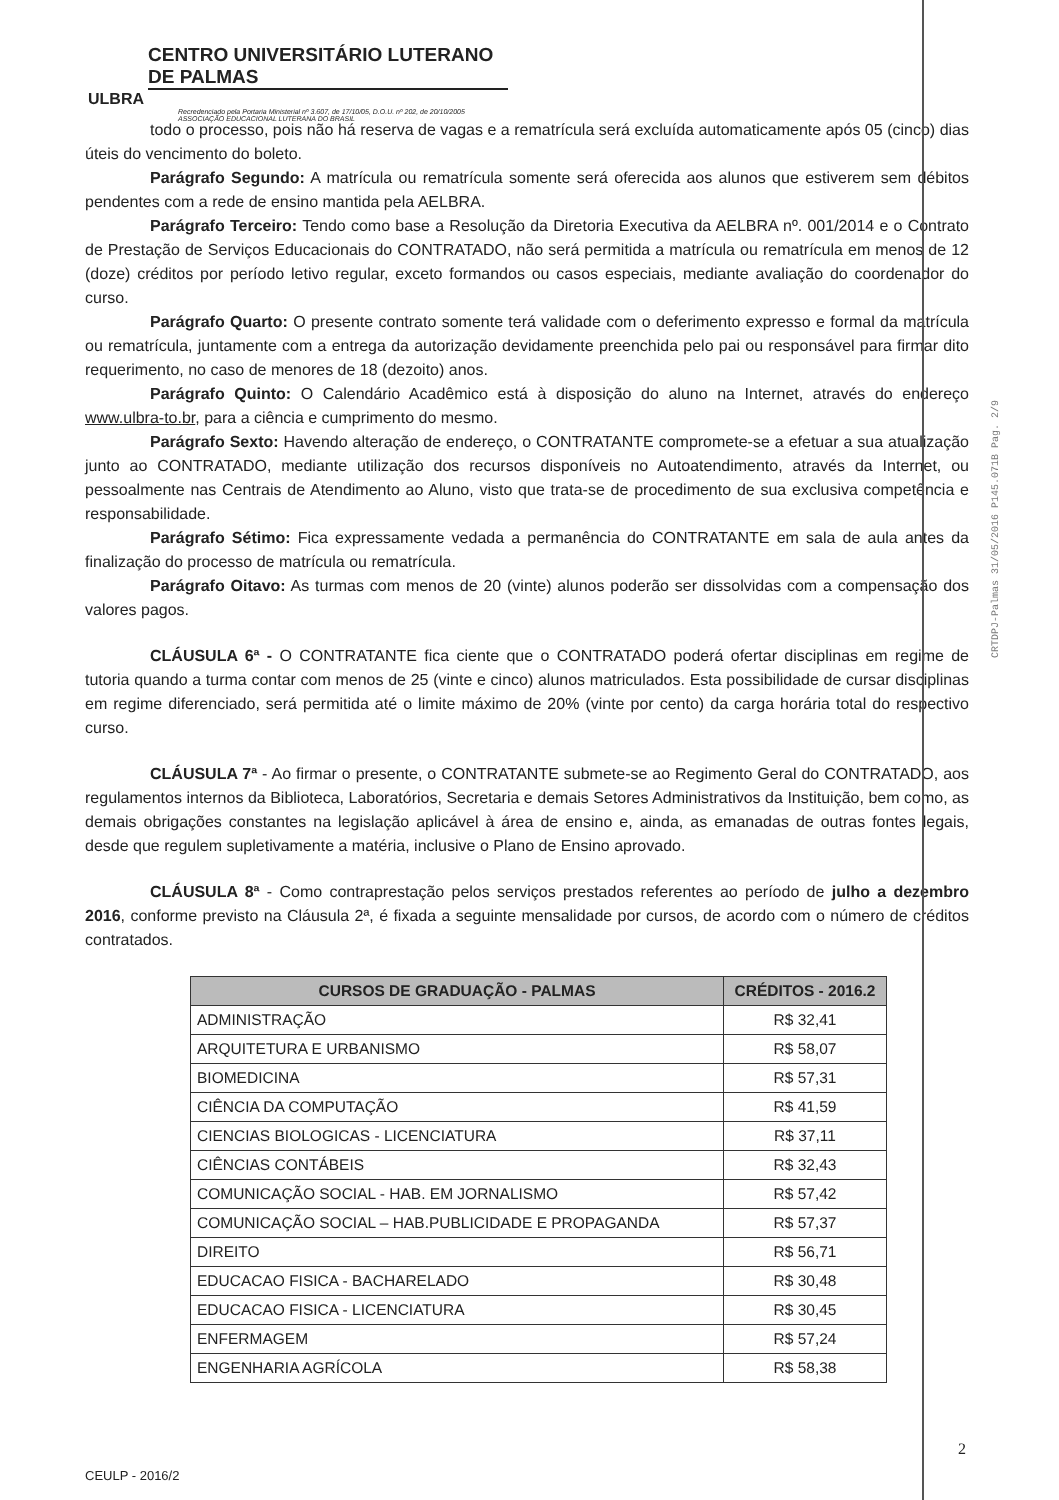CENTRO UNIVERSITÁRIO LUTERANO DE PALMAS
ULBRA
Recredenciado pela Portaria Ministerial nº 3.607, de 17/10/05, D.O.U. nº 202, de 20/10/2005
ASSOCIAÇÃO EDUCACIONAL LUTERANA DO BRASIL
todo o processo, pois não há reserva de vagas e a rematrícula será excluída automaticamente após 05 (cinco) dias úteis do vencimento do boleto.
Parágrafo Segundo: A matrícula ou rematrícula somente será oferecida aos alunos que estiverem sem débitos pendentes com a rede de ensino mantida pela AELBRA.
Parágrafo Terceiro: Tendo como base a Resolução da Diretoria Executiva da AELBRA nº. 001/2014 e o Contrato de Prestação de Serviços Educacionais do CONTRATADO, não será permitida a matrícula ou rematrícula em menos de 12 (doze) créditos por período letivo regular, exceto formandos ou casos especiais, mediante avaliação do coordenador do curso.
Parágrafo Quarto: O presente contrato somente terá validade com o deferimento expresso e formal da matrícula ou rematrícula, juntamente com a entrega da autorização devidamente preenchida pelo pai ou responsável para firmar dito requerimento, no caso de menores de 18 (dezoito) anos.
Parágrafo Quinto: O Calendário Acadêmico está à disposição do aluno na Internet, através do endereço www.ulbra-to.br, para a ciência e cumprimento do mesmo.
Parágrafo Sexto: Havendo alteração de endereço, o CONTRATANTE compromete-se a efetuar a sua atualização junto ao CONTRATADO, mediante utilização dos recursos disponíveis no Autoatendimento, através da Internet, ou pessoalmente nas Centrais de Atendimento ao Aluno, visto que trata-se de procedimento de sua exclusiva competência e responsabilidade.
Parágrafo Sétimo: Fica expressamente vedada a permanência do CONTRATANTE em sala de aula antes da finalização do processo de matrícula ou rematrícula.
Parágrafo Oitavo: As turmas com menos de 20 (vinte) alunos poderão ser dissolvidas com a compensação dos valores pagos.
CLÁUSULA 6ª - O CONTRATANTE fica ciente que o CONTRATADO poderá ofertar disciplinas em regime de tutoria quando a turma contar com menos de 25 (vinte e cinco) alunos matriculados. Esta possibilidade de cursar disciplinas em regime diferenciado, será permitida até o limite máximo de 20% (vinte por cento) da carga horária total do respectivo curso.
CLÁUSULA 7ª - Ao firmar o presente, o CONTRATANTE submete-se ao Regimento Geral do CONTRATADO, aos regulamentos internos da Biblioteca, Laboratórios, Secretaria e demais Setores Administrativos da Instituição, bem como, as demais obrigações constantes na legislação aplicável à área de ensino e, ainda, as emanadas de outras fontes legais, desde que regulem supletivamente a matéria, inclusive o Plano de Ensino aprovado.
CLÁUSULA 8ª - Como contraprestação pelos serviços prestados referentes ao período de julho a dezembro 2016, conforme previsto na Cláusula 2ª, é fixada a seguinte mensalidade por cursos, de acordo com o número de créditos contratados.
| CURSOS DE GRADUAÇÃO - PALMAS | CRÉDITOS - 2016.2 |
| --- | --- |
| ADMINISTRAÇÃO | R$ 32,41 |
| ARQUITETURA E URBANISMO | R$ 58,07 |
| BIOMEDICINA | R$ 57,31 |
| CIÊNCIA DA COMPUTAÇÃO | R$ 41,59 |
| CIENCIAS BIOLOGICAS - LICENCIATURA | R$ 37,11 |
| CIÊNCIAS CONTÁBEIS | R$ 32,43 |
| COMUNICAÇÃO SOCIAL - HAB. EM JORNALISMO | R$ 57,42 |
| COMUNICAÇÃO SOCIAL – HAB.PUBLICIDADE E PROPAGANDA | R$ 57,37 |
| DIREITO | R$ 56,71 |
| EDUCACAO FISICA - BACHARELADO | R$ 30,48 |
| EDUCACAO FISICA - LICENCIATURA | R$ 30,45 |
| ENFERMAGEM | R$ 57,24 |
| ENGENHARIA AGRÍCOLA | R$ 58,38 |
CRTDPJ-Palmas 31/05/2016 P145.071B Pag. 2/9
2
CEULP - 2016/2